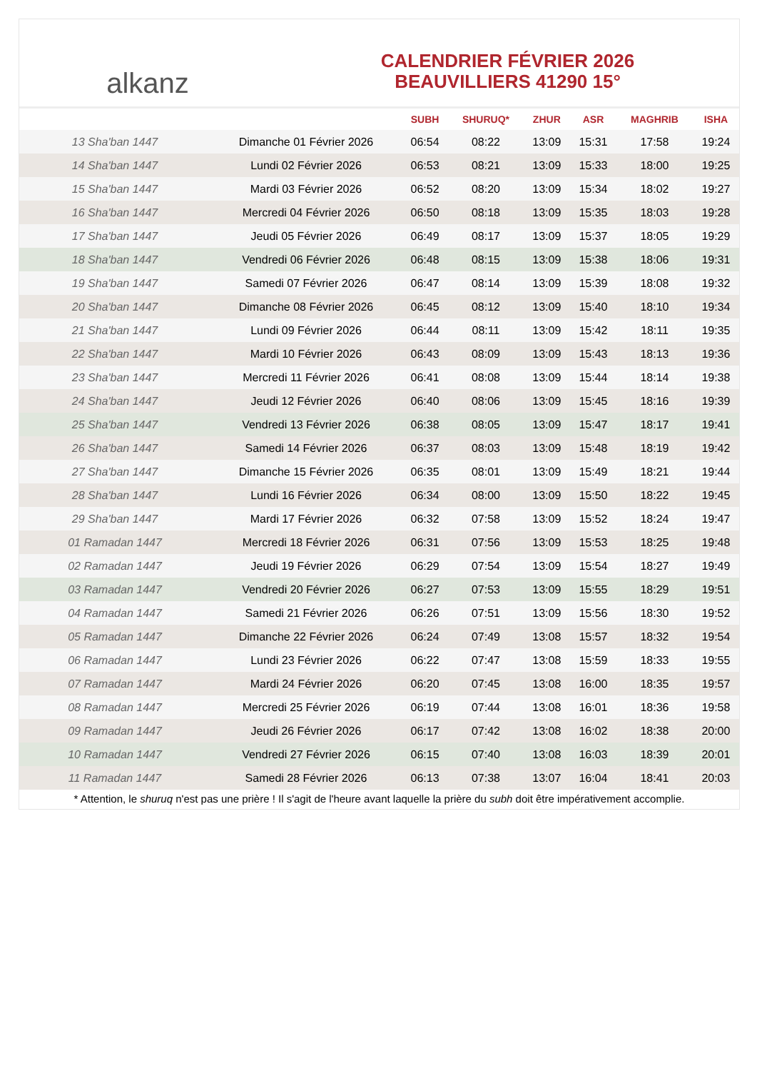alkanz
CALENDRIER FÉVRIER 2026
BEAUVILLIERS 41290 15°
| | | SUBH | SHURUQ* | ZHUR | ASR | MAGHRIB | ISHA |
| --- | --- | --- | --- | --- | --- | --- | --- |
| 13 Sha'ban 1447 | Dimanche 01 Février 2026 | 06:54 | 08:22 | 13:09 | 15:31 | 17:58 | 19:24 |
| 14 Sha'ban 1447 | Lundi 02 Février 2026 | 06:53 | 08:21 | 13:09 | 15:33 | 18:00 | 19:25 |
| 15 Sha'ban 1447 | Mardi 03 Février 2026 | 06:52 | 08:20 | 13:09 | 15:34 | 18:02 | 19:27 |
| 16 Sha'ban 1447 | Mercredi 04 Février 2026 | 06:50 | 08:18 | 13:09 | 15:35 | 18:03 | 19:28 |
| 17 Sha'ban 1447 | Jeudi 05 Février 2026 | 06:49 | 08:17 | 13:09 | 15:37 | 18:05 | 19:29 |
| 18 Sha'ban 1447 | Vendredi 06 Février 2026 | 06:48 | 08:15 | 13:09 | 15:38 | 18:06 | 19:31 |
| 19 Sha'ban 1447 | Samedi 07 Février 2026 | 06:47 | 08:14 | 13:09 | 15:39 | 18:08 | 19:32 |
| 20 Sha'ban 1447 | Dimanche 08 Février 2026 | 06:45 | 08:12 | 13:09 | 15:40 | 18:10 | 19:34 |
| 21 Sha'ban 1447 | Lundi 09 Février 2026 | 06:44 | 08:11 | 13:09 | 15:42 | 18:11 | 19:35 |
| 22 Sha'ban 1447 | Mardi 10 Février 2026 | 06:43 | 08:09 | 13:09 | 15:43 | 18:13 | 19:36 |
| 23 Sha'ban 1447 | Mercredi 11 Février 2026 | 06:41 | 08:08 | 13:09 | 15:44 | 18:14 | 19:38 |
| 24 Sha'ban 1447 | Jeudi 12 Février 2026 | 06:40 | 08:06 | 13:09 | 15:45 | 18:16 | 19:39 |
| 25 Sha'ban 1447 | Vendredi 13 Février 2026 | 06:38 | 08:05 | 13:09 | 15:47 | 18:17 | 19:41 |
| 26 Sha'ban 1447 | Samedi 14 Février 2026 | 06:37 | 08:03 | 13:09 | 15:48 | 18:19 | 19:42 |
| 27 Sha'ban 1447 | Dimanche 15 Février 2026 | 06:35 | 08:01 | 13:09 | 15:49 | 18:21 | 19:44 |
| 28 Sha'ban 1447 | Lundi 16 Février 2026 | 06:34 | 08:00 | 13:09 | 15:50 | 18:22 | 19:45 |
| 29 Sha'ban 1447 | Mardi 17 Février 2026 | 06:32 | 07:58 | 13:09 | 15:52 | 18:24 | 19:47 |
| 01 Ramadan 1447 | Mercredi 18 Février 2026 | 06:31 | 07:56 | 13:09 | 15:53 | 18:25 | 19:48 |
| 02 Ramadan 1447 | Jeudi 19 Février 2026 | 06:29 | 07:54 | 13:09 | 15:54 | 18:27 | 19:49 |
| 03 Ramadan 1447 | Vendredi 20 Février 2026 | 06:27 | 07:53 | 13:09 | 15:55 | 18:29 | 19:51 |
| 04 Ramadan 1447 | Samedi 21 Février 2026 | 06:26 | 07:51 | 13:09 | 15:56 | 18:30 | 19:52 |
| 05 Ramadan 1447 | Dimanche 22 Février 2026 | 06:24 | 07:49 | 13:08 | 15:57 | 18:32 | 19:54 |
| 06 Ramadan 1447 | Lundi 23 Février 2026 | 06:22 | 07:47 | 13:08 | 15:59 | 18:33 | 19:55 |
| 07 Ramadan 1447 | Mardi 24 Février 2026 | 06:20 | 07:45 | 13:08 | 16:00 | 18:35 | 19:57 |
| 08 Ramadan 1447 | Mercredi 25 Février 2026 | 06:19 | 07:44 | 13:08 | 16:01 | 18:36 | 19:58 |
| 09 Ramadan 1447 | Jeudi 26 Février 2026 | 06:17 | 07:42 | 13:08 | 16:02 | 18:38 | 20:00 |
| 10 Ramadan 1447 | Vendredi 27 Février 2026 | 06:15 | 07:40 | 13:08 | 16:03 | 18:39 | 20:01 |
| 11 Ramadan 1447 | Samedi 28 Février 2026 | 06:13 | 07:38 | 13:07 | 16:04 | 18:41 | 20:03 |
* Attention, le shuruq n'est pas une prière ! Il s'agit de l'heure avant laquelle la prière du subh doit être impérativement accomplie.